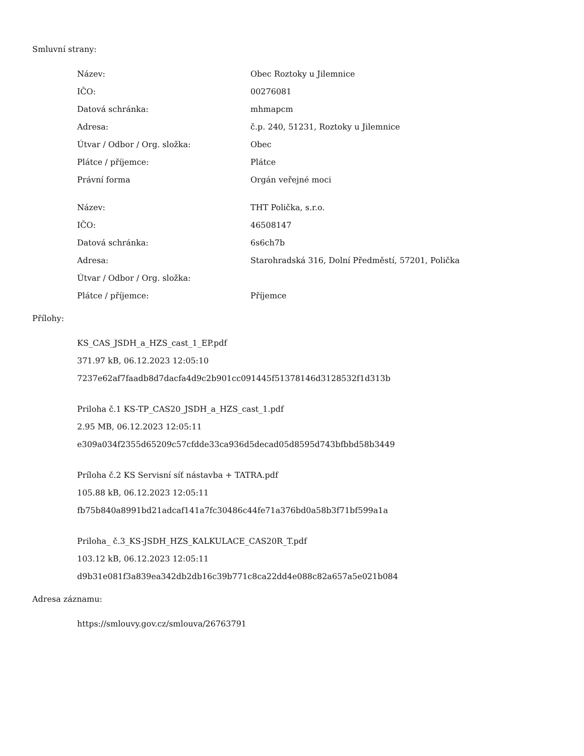Smluvní strany:
| Název: | Obec Roztoky u Jilemnice |
| IČO: | 00276081 |
| Datová schránka: | mhmapcm |
| Adresa: | č.p. 240, 51231, Roztoky u Jilemnice |
| Útvar / Odbor / Org. složka: | Obec |
| Plátce / příjemce: | Plátce |
| Právní forma | Orgán veřejné moci |
| Název: | THT Polička, s.r.o. |
| IČO: | 46508147 |
| Datová schránka: | 6s6ch7b |
| Adresa: | Starohradská 316, Dolní Předměstí, 57201, Polička |
| Útvar / Odbor / Org. složka: | |
| Plátce / příjemce: | Příjemce |
Přílohy:
KS_CAS_JSDH_a_HZS_cast_1_EP.pdf
371.97 kB, 06.12.2023 12:05:10
7237e62af7faadb8d7dacfa4d9c2b901cc091445f51378146d3128532f1d313b
Priloha č.1 KS-TP_CAS20_JSDH_a_HZS_cast_1.pdf
2.95 MB, 06.12.2023 12:05:11
e309a034f2355d65209c57cfdde33ca936d5decad05d8595d743bfbbd58b3449
Príloha č.2 KS Servisní síť nástavba + TATRA.pdf
105.88 kB, 06.12.2023 12:05:11
fb75b840a8991bd21adcaf141a7fc30486c44fe71a376bd0a58b3f71bf599a1a
Priloha_ č.3_KS-JSDH_HZS_KALKULACE_CAS20R_T.pdf
103.12 kB, 06.12.2023 12:05:11
d9b31e081f3a839ea342db2db16c39b771c8ca22dd4e088c82a657a5e021b084
Adresa záznamu:
https://smlouvy.gov.cz/smlouva/26763791